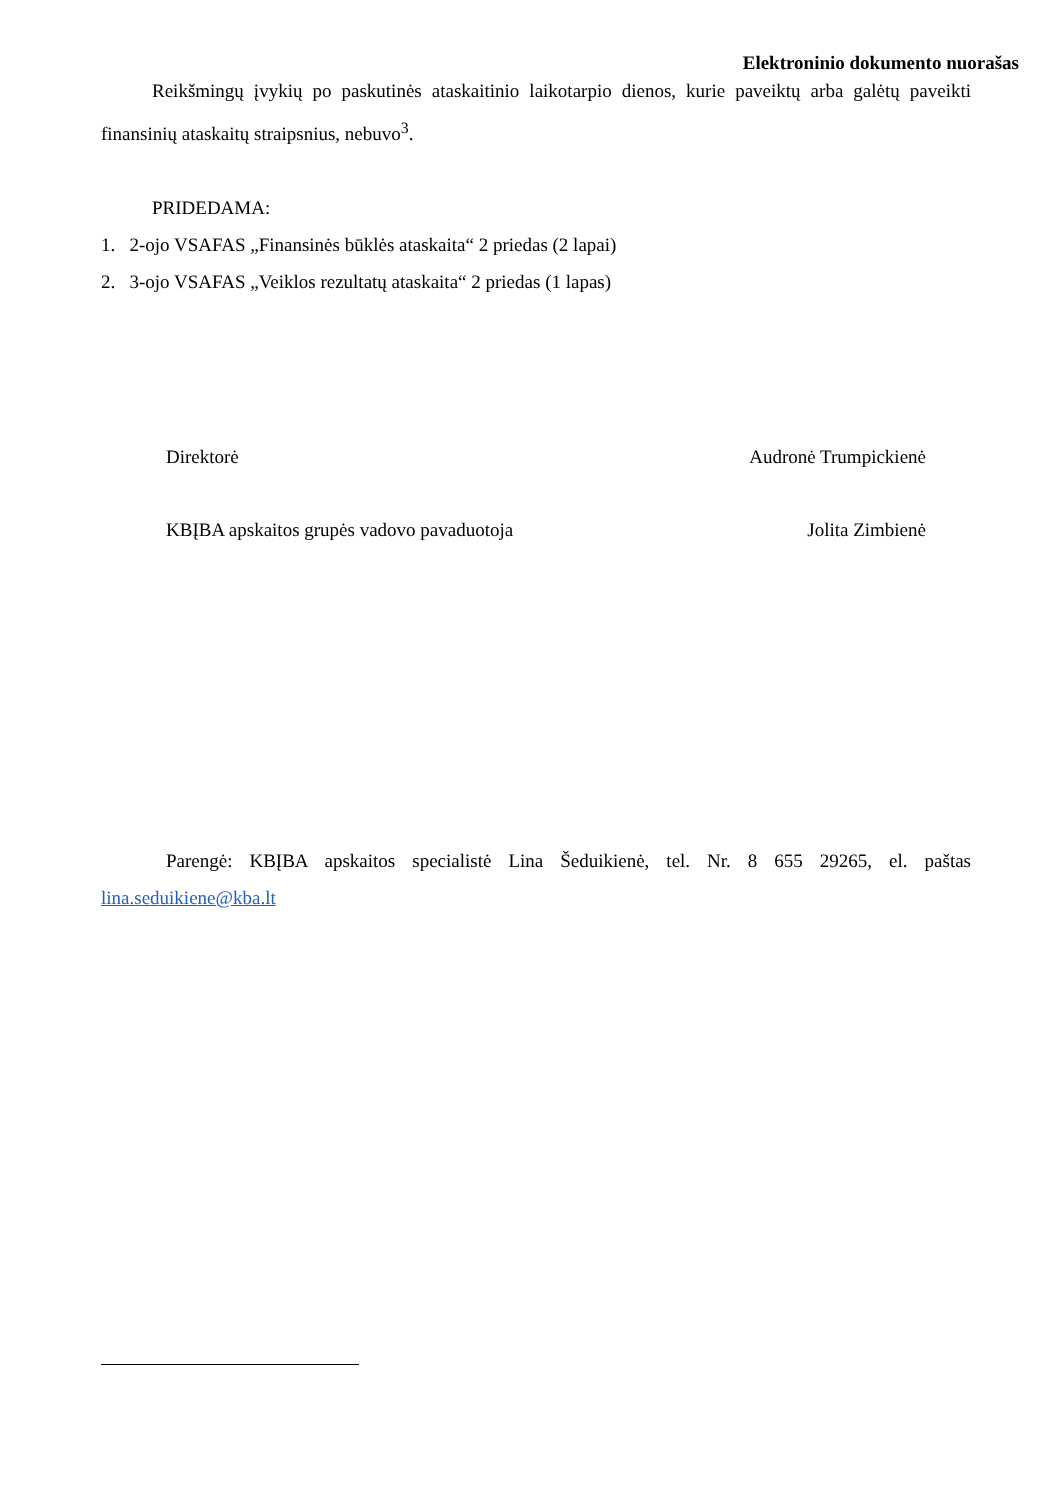Elektroninio dokumento nuorašas
Reikšmingų įvykių po paskutinės ataskaitinio laikotarpio dienos, kurie paveiktų arba galėtų paveikti finansinių ataskaitų straipsnius, nebuvo<sup>3</sup>.
PRIDEDAMA:
1. 2-ojo VSAFAS „Finansinės būklės ataskaita“ 2 priedas (2 lapai)
2. 3-ojo VSAFAS „Veiklos rezultatų ataskaita“ 2 priedas (1 lapas)
Direktorė Audronė Trumpickienė
KBĮBA apskaitos grupės vadovo pavaduotoja Jolita Zimbienė
Parengė: KBĮBA apskaitos specialistė Lina Šeduikienė, tel. Nr. 8 655 29265, el. paštas lina.seduikiene@kba.lt